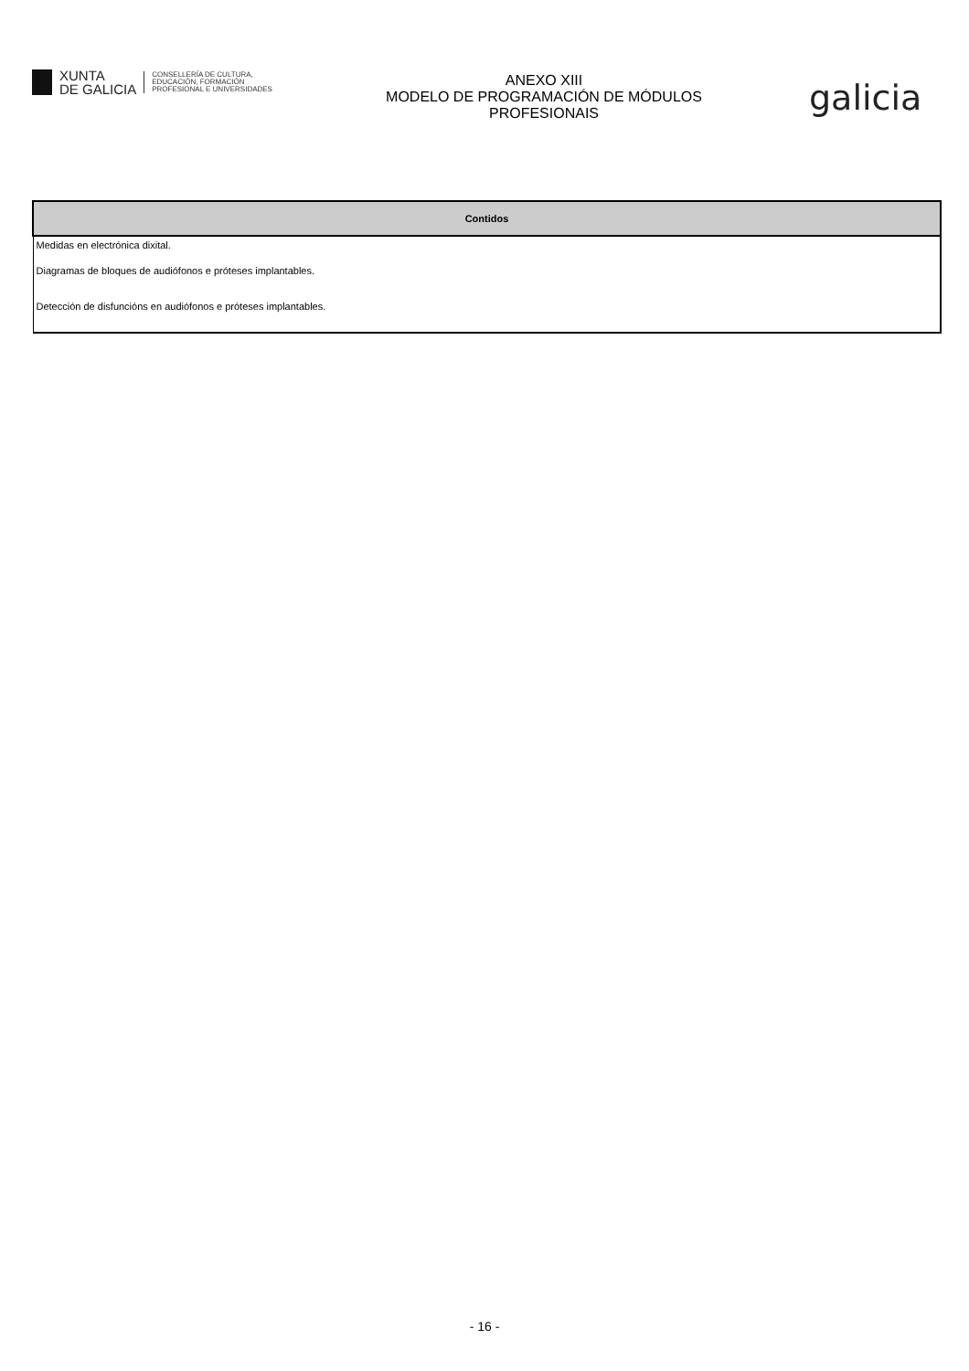XUNTA
DE GALICIA
CONSELLERÍA DE CULTURA,
EDUCACIÓN, FORMACIÓN
PROFESIONAL E UNIVERSIDADES
ANEXO XIII
MODELO DE PROGRAMACIÓN DE MÓDULOS
PROFESIONAIS
galicia
| Contidos |
| --- |
| Medidas en electrónica dixital. |
| Diagramas de bloques de audiófonos e próteses implantables. |
| Detección de disfuncións en audiófonos e próteses implantables. |
- 16 -